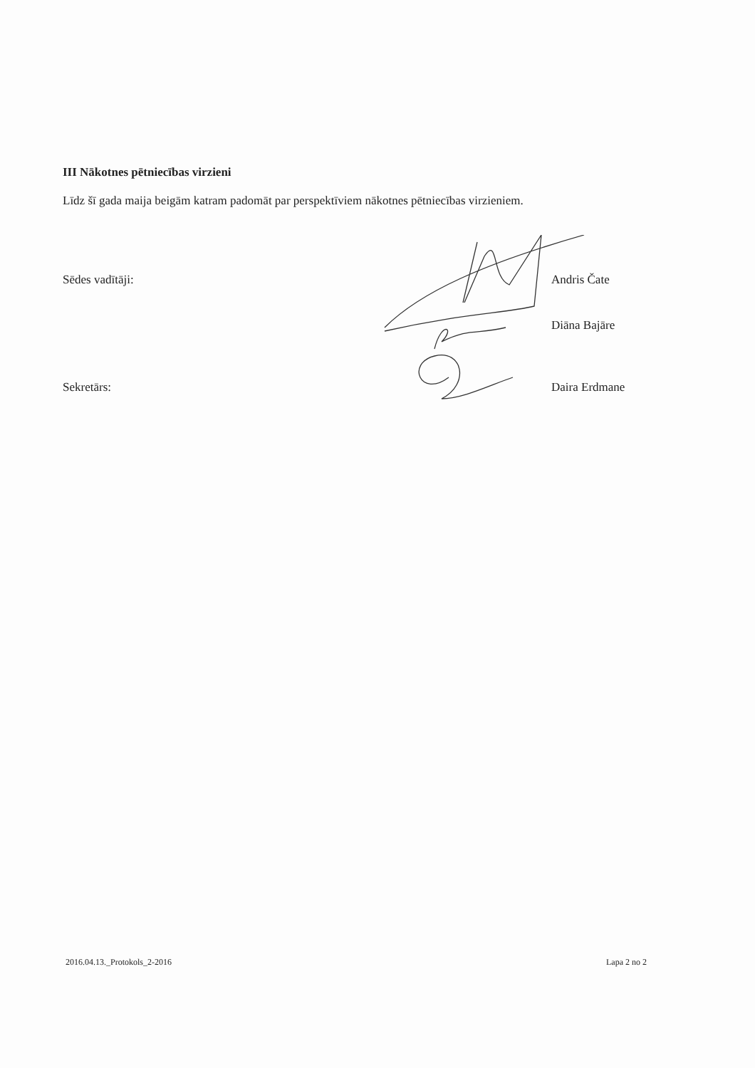III Nākotnes pētniecības virzieni
Līdz šī gada maija beigām katram padomāt par perspektīviem nākotnes pētniecības virzieniem.
Sēdes vadītāji: Andris Čate
Diāna Bajāre
Sekretārs: Daira Erdmane
2016.04.13._Protokols_2-2016 Lapa 2 no 2